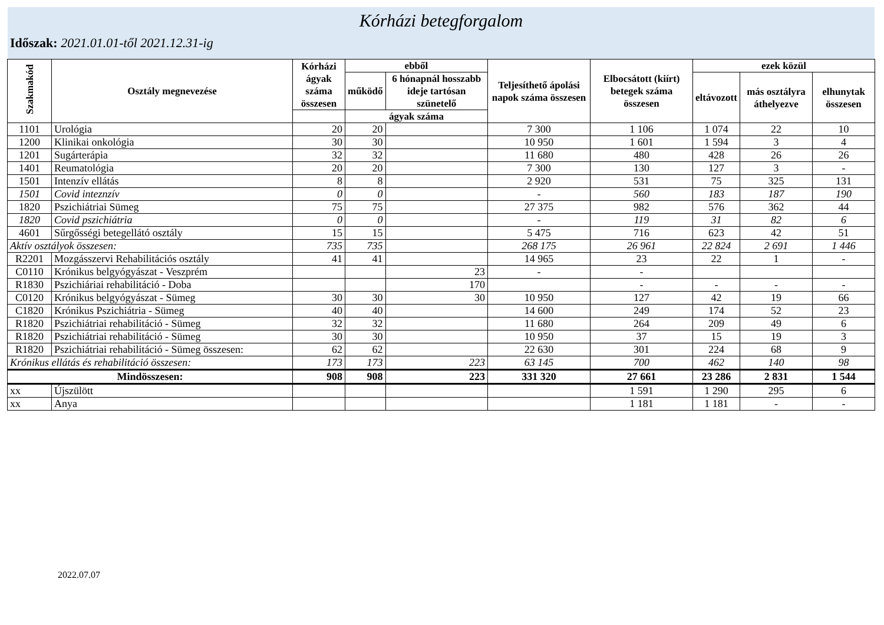Kórházi betegforgalom
Időszak: 2021.01.01-től 2021.12.31-ig
| Szakmakód | Osztály megnevezése | Kórházi ágyak száma összesen | ebből | | Teljesíthető ápolási napok száma összesen | Elbocsátott (kiírt) betegek száma összesen | ezek közül | | |
| --- | --- | --- | --- | --- | --- | --- | --- | --- | --- |
| | | | működő | 6 hónapnál hosszabb ideje tartósan szünetelő | | | eltávozott | más osztályra áthelyezve | elhunytak összesen |
| | | | ágyak száma | | | | | | |
| 1101 | Urológia | 20 | 20 | | 7 300 | 1 106 | 1 074 | 22 | 10 |
| 1200 | Klinikai onkológia | 30 | 30 | | 10 950 | 1 601 | 1 594 | 3 | 4 |
| 1201 | Sugárterápia | 32 | 32 | | 11 680 | 480 | 428 | 26 | 26 |
| 1401 | Reumatológia | 20 | 20 | | 7 300 | 130 | 127 | 3 | - |
| 1501 | Intenzív ellátás | 8 | 8 | | 2 920 | 531 | 75 | 325 | 131 |
| 1501 | Covid inteznzív | 0 | 0 | | - | 560 | 183 | 187 | 190 |
| 1820 | Pszichiátriai Sümeg | 75 | 75 | | 27 375 | 982 | 576 | 362 | 44 |
| 1820 | Covid pszichiátria | 0 | 0 | | - | 119 | 31 | 82 | 6 |
| 4601 | Sűrgősségi betegellátó osztály | 15 | 15 | | 5 475 | 716 | 623 | 42 | 51 |
| Aktív osztályok összesen: | | 735 | 735 | | 268 175 | 26 961 | 22 824 | 2 691 | 1 446 |
| R2201 | Mozgásszervi Rehabilitációs osztály | 41 | 41 | | 14 965 | 23 | 22 | 1 | - |
| C0110 | Krónikus belgyógyászat - Veszprém | | | 23 | - | - | | | |
| R1830 | Pszichiáriai rehabilitáció - Doba | | | 170 | | - | - | - | - |
| C0120 | Krónikus belgyógyászat - Sümeg | 30 | 30 | 30 | 10 950 | 127 | 42 | 19 | 66 |
| C1820 | Krónikus Pszichiátria - Sümeg | 40 | 40 | | 14 600 | 249 | 174 | 52 | 23 |
| R1820 | Pszichiátriai rehabilitáció - Sümeg | 32 | 32 | | 11 680 | 264 | 209 | 49 | 6 |
| R1820 | Pszichiátriai rehabilitáció - Sümeg | 30 | 30 | | 10 950 | 37 | 15 | 19 | 3 |
| R1820 | Pszichiátriai rehabilitáció - Sümeg összesen: | 62 | 62 | | 22 630 | 301 | 224 | 68 | 9 |
| Krónikus ellátás és rehabilitáció összesen: | | 173 | 173 | 223 | 63 145 | 700 | 462 | 140 | 98 |
| Mindösszesen: | | 908 | 908 | 223 | 331 320 | 27 661 | 23 286 | 2 831 | 1 544 |
| xx | Újszülött | | | | | 1 591 | 1 290 | 295 | 6 |
| xx | Anya | | | | | 1 181 | 1 181 | - | - |
2022.07.07